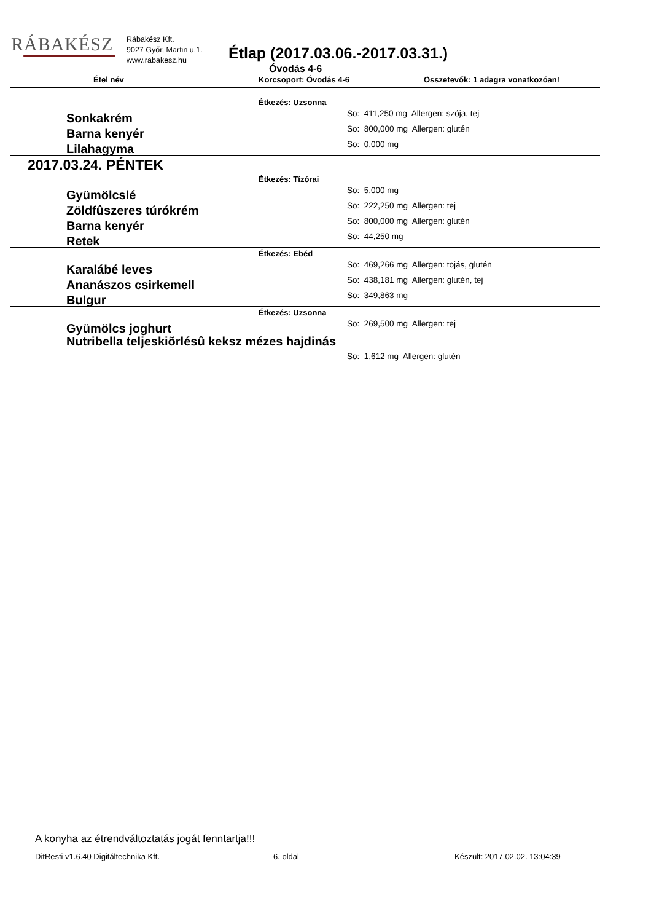RÁBAKÉSZ
Rábakész Kft.
9027 Győr, Martin u.1.
www.rabakesz.hu
Étlap (2017.03.06.-2017.03.31.)
Óvodás 4-6
Étel név Korcsoport: Óvodás 4-6 Összetevők: 1 adagra vonatkozóan!
Étkezés: Uzsonna
Sonkakrém
So: 411,250 mg Allergen: szója, tej
Barna kenyér
So: 800,000 mg Allergen: glutén
Lilahagyma
So: 0,000 mg
2017.03.24. PÉNTEK
Étkezés: Tízórai
Gyümölcslé
So: 5,000 mg
Zöldfûszeres túrókrém
So: 222,250 mg Allergen: tej
Barna kenyér
So: 800,000 mg Allergen: glutén
Retek
So: 44,250 mg
Étkezés: Ebéd
Karalábé leves
So: 469,266 mg Allergen: tojás, glutén
Ananászos csirkemell
So: 438,181 mg Allergen: glutén, tej
Bulgur
So: 349,863 mg
Étkezés: Uzsonna
Gyümölcs joghurt
So: 269,500 mg Allergen: tej
Nutribella teljeskiõrlésû keksz mézes hajdinás
So: 1,612 mg Allergen: glutén
A konyha az étrendváltoztatás jogát fenntartja!!!
DitResti v1.6.40 Digitáltechnika Kft. 6. oldal Készült: 2017.02.02. 13:04:39